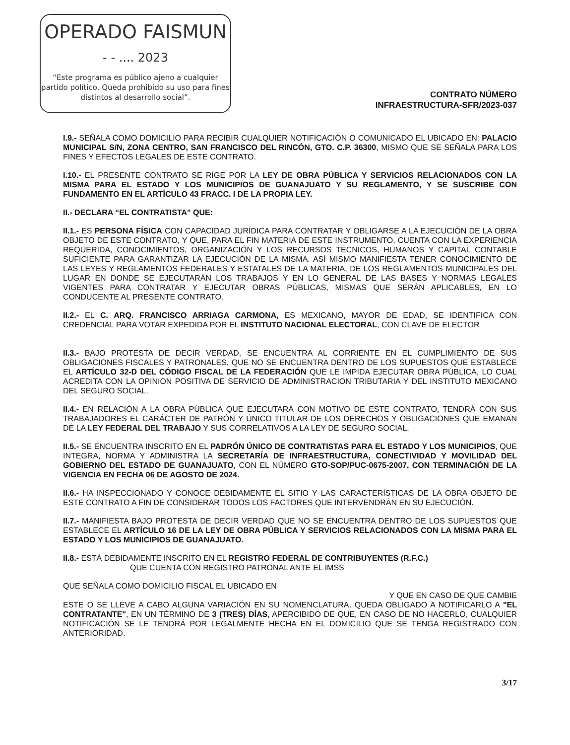OPERADO FAISMUN
- - .... 2023
“Este programa es público ajeno a cualquier partido político. Queda prohibido su uso para fines distintos al desarrollo social”.
CONTRATO NÚMERO
INFRAESTRUCTURA-SFR/2023-037
I.9.- SEÑALA COMO DOMICILIO PARA RECIBIR CUALQUIER NOTIFICACIÓN O COMUNICADO EL UBICADO EN: PALACIO MUNICIPAL S/N, ZONA CENTRO, SAN FRANCISCO DEL RINCÓN, GTO. C.P. 36300, MISMO QUE SE SEÑALA PARA LOS FINES Y EFECTOS LEGALES DE ESTE CONTRATO.
I.10.- EL PRESENTE CONTRATO SE RIGE POR LA LEY DE OBRA PÚBLICA Y SERVICIOS RELACIONADOS CON LA MISMA PARA EL ESTADO Y LOS MUNICIPIOS DE GUANAJUATO Y SU REGLAMENTO, Y SE SUSCRIBE CON FUNDAMENTO EN EL ARTÍCULO 43 FRACC. I DE LA PROPIA LEY.
II.- DECLARA “EL CONTRATISTA" QUE:
II.1.- ES PERSONA FÍSICA CON CAPACIDAD JURÍDICA PARA CONTRATAR Y OBLIGARSE A LA EJECUCIÓN DE LA OBRA OBJETO DE ESTE CONTRATO, Y QUE, PARA EL FIN MATERIA DE ESTE INSTRUMENTO, CUENTA CON LA EXPERIENCIA REQUERIDA, CONOCIMIENTOS, ORGANIZACIÓN Y LOS RECURSOS TÉCNICOS, HUMANOS Y CAPITAL CONTABLE SUFICIENTE PARA GARANTIZAR LA EJECUCIÓN DE LA MISMA. ASÍ MISMO MANIFIESTA TENER CONOCIMIENTO DE LAS LEYES Y REGLAMENTOS FEDERALES Y ESTATALES DE LA MATERIA, DE LOS REGLAMENTOS MUNICIPALES DEL LUGAR EN DONDE SE EJECUTARÁN LOS TRABAJOS Y EN LO GENERAL DE LAS BASES Y NORMAS LEGALES VIGENTES PARA CONTRATAR Y EJECUTAR OBRAS PÚBLICAS, MISMAS QUE SERÁN APLICABLES, EN LO CONDUCENTE AL PRESENTE CONTRATO.
II.2.- EL C. ARQ. FRANCISCO ARRIAGA CARMONA, ES MEXICANO, MAYOR DE EDAD, SE IDENTIFICA CON CREDENCIAL PARA VOTAR EXPEDIDA POR EL INSTITUTO NACIONAL ELECTORAL, CON CLAVE DE ELECTOR
II.3.- BAJO PROTESTA DE DECIR VERDAD, SE ENCUENTRA AL CORRIENTE EN EL CUMPLIMIENTO DE SUS OBLIGACIONES FISCALES Y PATRONALES, QUE NO SE ENCUENTRA DENTRO DE LOS SUPUESTOS QUE ESTABLECE EL ARTÍCULO 32-D DEL CÓDIGO FISCAL DE LA FEDERACIÓN QUE LE IMPIDA EJECUTAR OBRA PÚBLICA, LO CUAL ACREDITA CON LA OPINION POSITIVA DE SERVICIO DE ADMINISTRACION TRIBUTARIA Y DEL INSTITUTO MEXICANO DEL SEGURO SOCIAL.
II.4.- EN RELACIÓN A LA OBRA PÚBLICA QUE EJECUTARÁ CON MOTIVO DE ESTE CONTRATO, TENDRÁ CON SUS TRABAJADORES EL CARÁCTER DE PATRÓN Y ÚNICO TITULAR DE LOS DERECHOS Y OBLIGACIONES QUE EMANAN DE LA LEY FEDERAL DEL TRABAJO Y SUS CORRELATIVOS A LA LEY DE SEGURO SOCIAL.
II.5.- SE ENCUENTRA INSCRITO EN EL PADRÓN ÚNICO DE CONTRATISTAS PARA EL ESTADO Y LOS MUNICIPIOS, QUE INTEGRA, NORMA Y ADMINISTRA LA SECRETARÍA DE INFRAESTRUCTURA, CONECTIVIDAD Y MOVILIDAD DEL GOBIERNO DEL ESTADO DE GUANAJUATO, CON EL NÚMERO GTO-SOP/PUC-0675-2007, CON TERMINACIÓN DE LA VIGENCIA EN FECHA 06 DE AGOSTO DE 2024.
II.6.- HA INSPECCIONADO Y CONOCE DEBIDAMENTE EL SITIO Y LAS CARACTERÍSTICAS DE LA OBRA OBJETO DE ESTE CONTRATO A FIN DE CONSIDERAR TODOS LOS FACTORES QUE INTERVENDRÁN EN SU EJECUCIÓN.
II.7.- MANIFIESTA BAJO PROTESTA DE DECIR VERDAD QUE NO SE ENCUENTRA DENTRO DE LOS SUPUESTOS QUE ESTABLECE EL ARTÍCULO 16 DE LA LEY DE OBRA PÚBLICA Y SERVICIOS RELACIONADOS CON LA MISMA PARA EL ESTADO Y LOS MUNICIPIOS DE GUANAJUATO.
II.8.- ESTÁ DEBIDAMENTE INSCRITO EN EL REGISTRO FEDERAL DE CONTRIBUYENTES (R.F.C.)
QUE CUENTA CON REGISTRO PATRONAL ANTE EL IMSS
QUE SEÑALA COMO DOMICILIO FISCAL EL UBICADO EN
Y QUE EN CASO DE QUE CAMBIE
ESTE O SE LLEVE A CABO ALGUNA VARIACIÓN EN SU NOMENCLATURA, QUEDA OBLIGADO A NOTIFICARLO A "EL CONTRATANTE", EN UN TÉRMINO DE 3 (TRES) DÍAS, APERCIBIDO DE QUE, EN CASO DE NO HACERLO, CUALQUIER NOTIFICACIÓN SE LE TENDRÁ POR LEGALMENTE HECHA EN EL DOMICILIO QUE SE TENGA REGISTRADO CON ANTERIORIDAD.
3/17